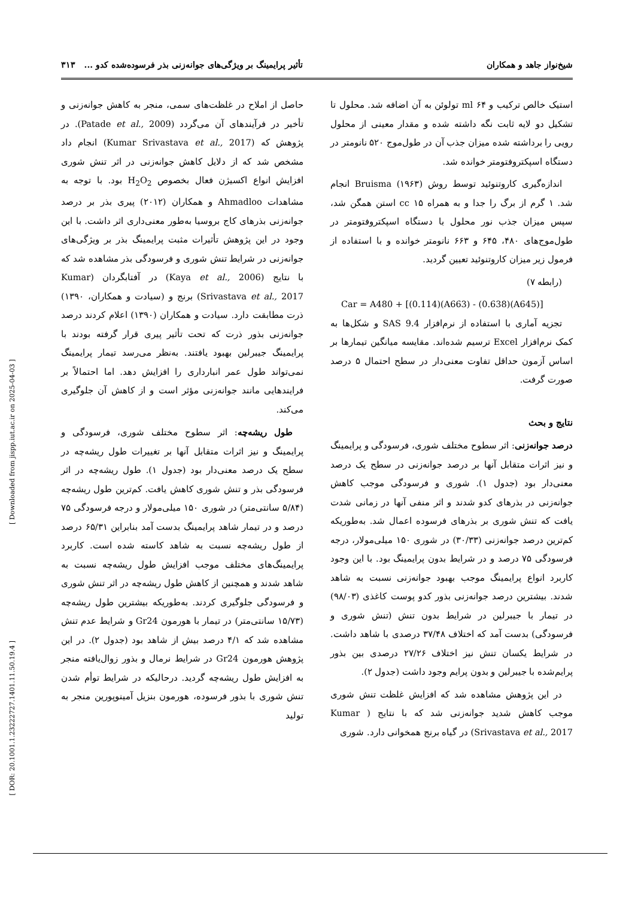شیخ‌نواز جاهد و همکاران تأثیر پرایمینگ بر ویژگی‌های جوانه‌زنی بذر فرسوده‌شده کدو ... ۳۱۳
استیک خالص ترکیب و ml ۶۴ تولوئن به آن اضافه شد. محلول تا تشکیل دو لایه ثابت نگه داشته شده و مقدار معینی از محلول رویی را برداشته شده میزان جذب آن در طول‌موج ۵۲۰ نانومتر در دستگاه اسپکتروفتومتر خوانده شد.
اندازه‌گیری کاروتنوئید توسط روش Bruisma (۱۹۶۳) انجام شد. ۱ گرم از برگ را جدا و به همراه cc ۱۵ استن همگن شد، سپس میزان جذب نور محلول با دستگاه اسپکتروفتومتر در طول‌موج‌های ۴۸۰، ۶۴۵ و ۶۶۳ نانومتر خوانده و با استفاده از فرمول زیر میزان کاروتنوئید تعیین گردید.
(رابطه ۷)
Car = A480 + [(0.114)(A663) - (0.638)(A645)]
تجزیه آماری با استفاده از نرم‌افزار SAS 9.4 و شکل‌ها به کمک نرم‌افزار Excel ترسیم شده‌اند. مقایسه میانگین تیمارها بر اساس آزمون حداقل تفاوت معنی‌دار در سطح احتمال ۵ درصد صورت گرفت.
نتایج و بحث
درصد جوانه‌زنی: اثر سطوح مختلف شوری، فرسودگی و پرایمینگ و نیز اثرات متقابل آنها بر درصد جوانه‌زنی در سطح یک درصد معنی‌دار بود (جدول ۱). شوری و فرسودگی موجب کاهش جوانه‌زنی در بذرهای کدو شدند و اثر منفی آنها در زمانی شدت یافت که تنش شوری بر بذرهای فرسوده اعمال شد. به‌طوریکه کم‌ترین درصد جوانه‌زنی (۳۰/۳۳) در شوری ۱۵۰ میلی‌مولار، درجه فرسودگی ۷۵ درصد و در شرایط بدون پرایمینگ بود. با این وجود کاربرد انواع پرایمینگ موجب بهبود جوانه‌زنی نسبت به شاهد شدند. بیشترین درصد جوانه‌زنی بذور کدو پوست کاغذی (۹۸/۰۳) در تیمار با جیبرلین در شرایط بدون تنش (تنش شوری و فرسودگی) بدست آمد که اختلاف ۳۷/۴۸ درصدی با شاهد داشت. در شرایط یکسان تنش نیز اختلاف ۲۷/۲۶ درصدی بین بذور پرایم‌شده با جیبرلین و بدون پرایم وجود داشت (جدول ۲).
در این پژوهش مشاهده شد که افزایش غلظت تنش شوری موجب کاهش شدید جوانه‌زنی شد که با نتایج ( Kumar Srivastava et al., 2017) در گیاه برنج همخوانی دارد. شوری
حاصل از املاح در غلظت‌های سمی، منجر به کاهش جوانه‌زنی و تأخیر در فرآیندهای آن می‌گردد (Patade et al., 2009). در پژوهش که (Kumar Srivastava et al., 2017) انجام داد مشخص شد که از دلایل کاهش جوانه‌زنی در اثر تنش شوری افزایش انواع اکسیژن فعال بخصوص H<sub>2</sub>O<sub>2</sub> بود. با توجه به مشاهدات Ahmadloo و همکاران (۲۰۱۲) پیری بذر بر درصد جوانه‌زنی بذرهای کاج بروسیا به‌طور معنی‌داری اثر داشت. با این وجود در این پژوهش تأثیرات مثبت پرایمینگ بذر بر ویژگی‌های جوانه‌زنی در شرایط تنش شوری و فرسودگی بذر مشاهده شد که با نتایج (Kaya et al., 2006) در آفتابگردان (Kumar Srivastava et al., 2017) برنج و (سیادت و همکاران، ۱۳۹۰) ذرت مطابقت دارد. سیادت و همکاران (۱۳۹۰) اعلام کردند درصد جوانه‌زنی بذور ذرت که تحت تأثیر پیری قرار گرفته بودند با پرایمینگ جیبرلین بهبود یافتند. به‌نظر می‌رسد تیمار پرایمینگ نمی‌تواند طول عمر انبارداری را افزایش دهد. اما احتمالاً بر فرایندهایی مانند جوانه‌زنی مؤثر است و از کاهش آن جلوگیری می‌کند.
طول ریشه‌چه: اثر سطوح مختلف شوری، فرسودگی و پرایمینگ و نیز اثرات متقابل آنها بر تغییرات طول ریشه‌چه در سطح یک درصد معنی‌دار بود (جدول ۱). طول ریشه‌چه در اثر فرسودگی بذر و تنش شوری کاهش یافت. کم‌ترین طول ریشه‌چه (۵/۸۴ سانتی‌متر) در شوری ۱۵۰ میلی‌مولار و درجه فرسودگی ۷۵ درصد و در تیمار شاهد پرایمینگ بدست آمد بنابراین ۶۵/۳۱ درصد از طول ریشه‌چه نسبت به شاهد کاسته شده است. کاربرد پرایمینگ‌های مختلف موجب افزایش طول ریشه‌چه نسبت به شاهد شدند و همچنین از کاهش طول ریشه‌چه در اثر تنش شوری و فرسودگی جلوگیری کردند. به‌طوریکه بیشترین طول ریشه‌چه (۱۵/۷۳ سانتی‌متر) در تیمار با هورمون Gr24 و شرایط عدم تنش مشاهده شد که ۴/۱ درصد بیش از شاهد بود (جدول ۲). در این پژوهش هورمون Gr24 در شرایط نرمال و بذور زوال‌یافته منجر به افزایش طول ریشه‌چه گردید. درحالیکه در شرایط توأم شدن تنش شوری با بذور فرسوده، هورمون بنزیل آمینوپورین منجر به تولید
[ Downloaded from jispp.iut.ac.ir on 2025-04-03 ]
[ DOR: 20.1001.1.23222727.1401.11.50.19.4 ]